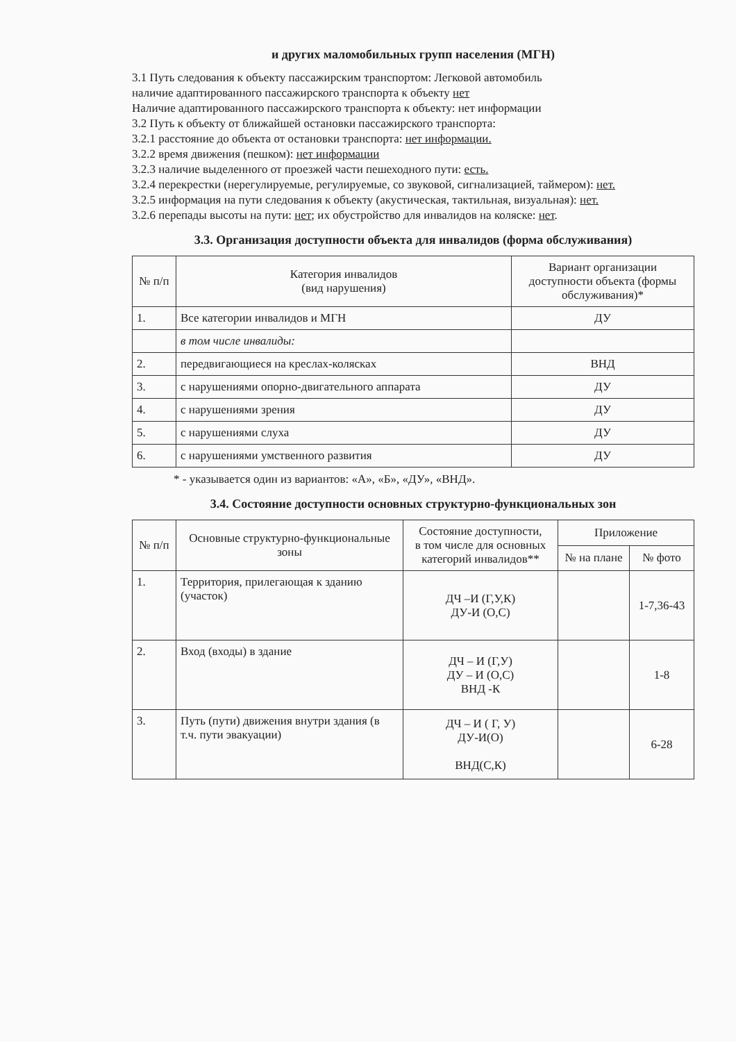и других маломобильных групп населения (МГН)
3.1 Путь следования к объекту пассажирским транспортом: Легковой автомобиль
наличие адаптированного пассажирского транспорта к объекту нет
Наличие адаптированного пассажирского транспорта к объекту: нет информации
3.2 Путь к объекту от ближайшей остановки пассажирского транспорта:
3.2.1 расстояние до объекта от остановки транспорта: нет информации.
3.2.2 время движения (пешком): нет информации
3.2.3 наличие выделенного от проезжей части пешеходного пути: есть.
3.2.4 перекрестки (нерегулируемые, регулируемые, со звуковой, сигнализацией, таймером): нет.
3.2.5 информация на пути следования к объекту (акустическая, тактильная, визуальная): нет.
3.2.6 перепады высоты на пути: нет; их обустройство для инвалидов на коляске: нет.
3.3. Организация доступности объекта для инвалидов (форма обслуживания)
| № п/п | Категория инвалидов (вид нарушения) | Вариант организации доступности объекта (формы обслуживания)* |
| --- | --- | --- |
| 1. | Все категории инвалидов и МГН | ДУ |
| | в том числе инвалиды: | |
| 2. | передвигающиеся на креслах-колясках | ВНД |
| 3. | с нарушениями опорно-двигательного аппарата | ДУ |
| 4. | с нарушениями зрения | ДУ |
| 5. | с нарушениями слуха | ДУ |
| 6. | с нарушениями умственного развития | ДУ |
* - указывается один из вариантов: «А», «Б», «ДУ», «ВНД».
3.4. Состояние доступности основных структурно-функциональных зон
| № п/п | Основные структурно-функциональные зоны | Состояние доступности, в том числе для основных категорий инвалидов** | Приложение | |
| --- | --- | --- | --- | --- |
| | | | № на плане | № фото |
| 1. | Территория, прилегающая к зданию (участок) | ДЧ –И (Г,У,К) ДУ-И (О,С) | | 1-7,36-43 |
| 2. | Вход (входы) в здание | ДЧ – И (Г,У) ДУ – И (О,С) ВНД -К | | 1-8 |
| 3. | Путь (пути) движения внутри здания (в т.ч. пути эвакуации) | ДЧ – И ( Г, У) ДУ-И(О) ВНД(С,К) | | 6-28 |